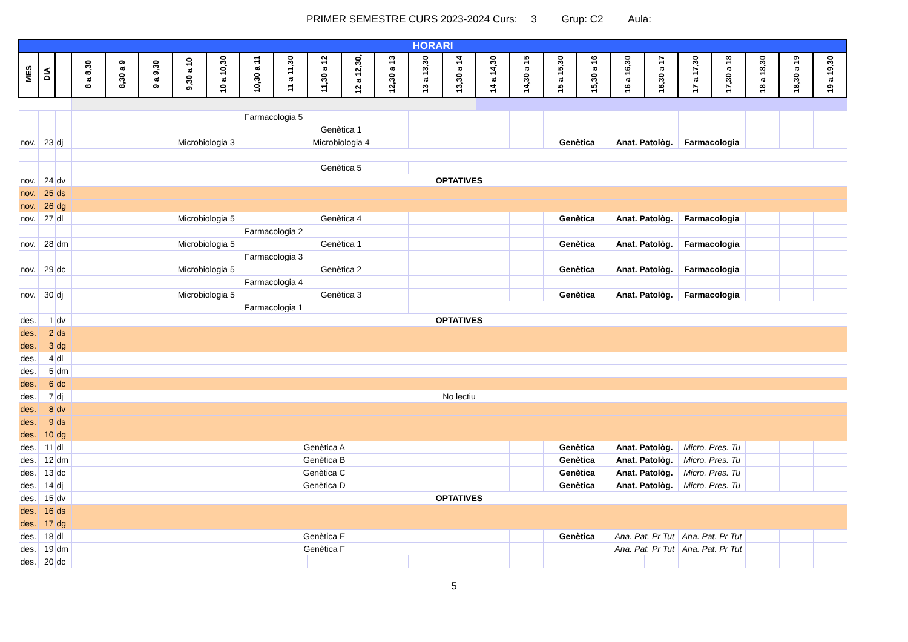PRIMER SEMESTRE CURS 2023-2024 Curs: 3 Grup: C2 Aula:
| HORARI | | | | | | | | | | | | | | | | | | | | | | | | | |
| MES | DIA | | 8 a 8,30 | 8,30 a 9 | 9 a 9,30 | 9,30 a 10 | 10 a 10,30 | 10,30 a 11 | 11 a 11,30 | 11,30 a 12 | 12 a 12,30, | 12,30 a 13 | 13 a 13,30 | 13,30 a 14 | 14 a 14,30 | 14,30 a 15 | 15 a 15,30 | 15,30 a 16 | 16 a 16,30 | 16,30 a 17 | 17 a 17,30 | 17,30 a 18 | 18 a 18,30 | 18,30 a 19 | 19 a 19,30 |
| | | | | | Farmacologia 5 | | | | | | | | | | | | | | | | | | | | |
| | | | | | | | | | Genètica 1 | | | | | | | | | | | | | | | | |
| nov. | 23 | dj | | | Microbiologia 3 | | | | Microbiologia 4 | | | | | | | | Genètica | | Anat. Patològ. | | Farmacologia | | | | |
| | | | | | | | | | Genètica 5 | | | | | | | | | | | | | | | | |
| nov. | 24 | dv | OPTATIVES | | | | | | | | | | | | | | | | | | | | | | |
| nov. | 25 | ds | | | | | | | | | | | | | | | | | | | | | | | |
| nov. | 26 | dg | | | | | | | | | | | | | | | | | | | | | | | |
| nov. | 27 | dl | | | Microbiologia 5 | | | | Genètica 4 | | | | | | | | Genètica | | Anat. Patològ. | | Farmacologia | | | | |
| | | | | | Farmacologia 2 | | | | | | | | | | | | | | | | | | | | |
| nov. | 28 | dm | | | Microbiologia 5 | | | | Genètica 1 | | | | | | | | Genètica | | Anat. Patològ. | | Farmacologia | | | | |
| | | | | | Farmacologia 3 | | | | | | | | | | | | | | | | | | | | |
| nov. | 29 | dc | | | Microbiologia 5 | | | | Genètica 2 | | | | | | | | Genètica | | Anat. Patològ. | | Farmacologia | | | | |
| | | | | | Farmacologia 4 | | | | | | | | | | | | | | | | | | | | |
| nov. | 30 | dj | | | Microbiologia 5 | | | | Genètica 3 | | | | | | | | Genètica | | Anat. Patològ. | | Farmacologia | | | | |
| | | | | | Farmacologia 1 | | | | | | | | | | | | | | | | | | | | |
| des. | 1 | dv | OPTATIVES | | | | | | | | | | | | | | | | | | | | | | |
| des. | 2 | ds | | | | | | | | | | | | | | | | | | | | | | | |
| des. | 3 | dg | | | | | | | | | | | | | | | | | | | | | | | |
| des. | 4 | dl | | | | | | | | | | | | | | | | | | | | | | | |
| des. | 5 | dm | | | | | | | | | | | | | | | | | | | | | | | |
| des. | 6 | dc | | | | | | | | | | | | | | | | | | | | | | | |
| des. | 7 | dj | No lectiu | | | | | | | | | | | | | | | | | | | | | | |
| des. | 8 | dv | | | | | | | | | | | | | | | | | | | | | | | |
| des. | 9 | ds | | | | | | | | | | | | | | | | | | | | | | | |
| des. | 10 | dg | | | | | | | | | | | | | | | | | | | | | | | |
| des. | 11 | dl | | | | | Genètica A | | | | | | | | | | Genètica | | Anat. Patològ. | | Micro. Pres. Tu | | | | |
| des. | 12 | dm | | | | | Genètica B | | | | | | | | | | Genètica | | Anat. Patològ. | | Micro. Pres. Tu | | | | |
| des. | 13 | dc | | | | | Genètica C | | | | | | | | | | Genètica | | Anat. Patològ. | | Micro. Pres. Tu | | | | |
| des. | 14 | dj | | | | | Genètica D | | | | | | | | | | Genètica | | Anat. Patològ. | | Micro. Pres. Tu | | | | |
| des. | 15 | dv | OPTATIVES | | | | | | | | | | | | | | | | | | | | | | |
| des. | 16 | ds | | | | | | | | | | | | | | | | | | | | | | | |
| des. | 17 | dg | | | | | | | | | | | | | | | | | | | | | | | |
| des. | 18 | dl | | | | | Genètica E | | | | | | | | | | Genètica | | Ana. Pat. Pr Tut | | Ana. Pat. Pr Tut | | | | |
| des. | 19 | dm | | | | | Genètica F | | | | | | | | | | | | Ana. Pat. Pr Tut | | Ana. Pat. Pr Tut | | | | |
| des. | 20 | dc | | | | | | | | | | | | | | | | | | | | | | | |
5